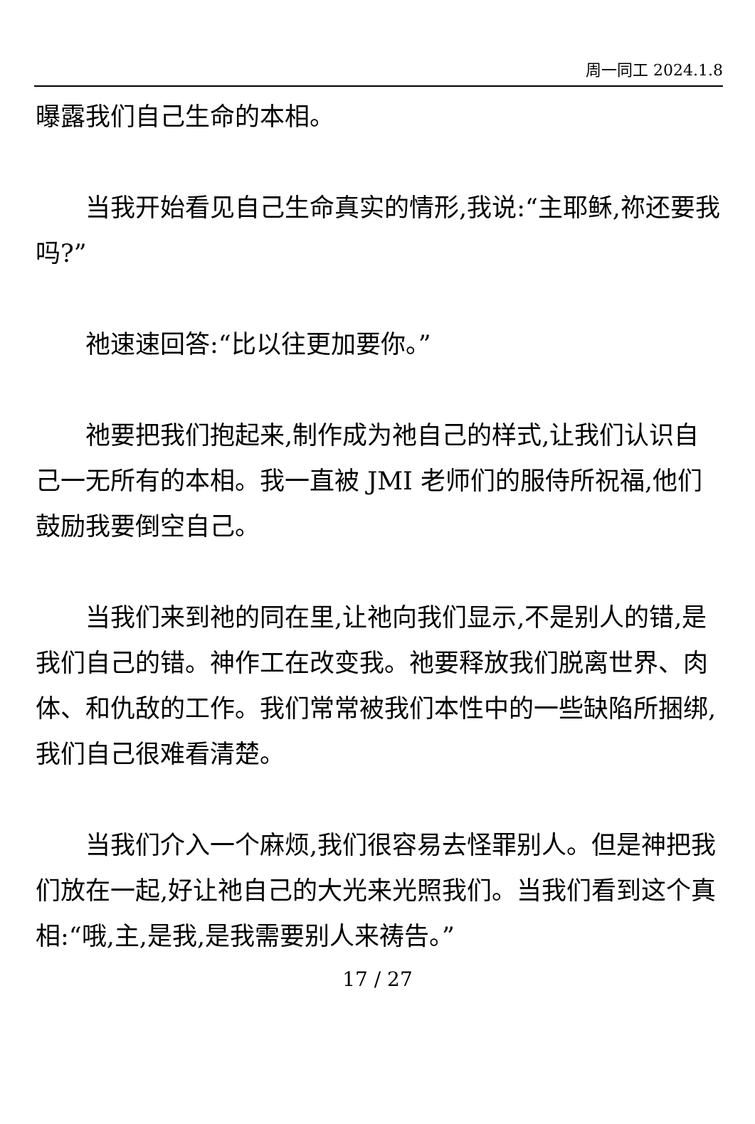周一同工 2024.1.8
曝露我们自己生命的本相。
当我开始看见自己生命真实的情形,我说:“主耶稣,祢还要我吗?”
祂速速回答:“比以往更加要你。”
祂要把我们抱起来,制作成为祂自己的样式,让我们认识自己一无所有的本相。我一直被 JMI 老师们的服侍所祝福,他们鼓励我要倒空自己。
当我们来到祂的同在里,让祂向我们显示,不是别人的错,是我们自己的错。神作工在改变我。祂要释放我们脱离世界、肉体、和仇敌的工作。我们常常被我们本性中的一些缺陷所捆绑,我们自己很难看清楚。
当我们介入一个麻烦,我们很容易去怪罪别人。但是神把我们放在一起,好让祂自己的大光来光照我们。当我们看到这个真相:“哦,主,是我,是我需要别人来祷告。”
17 / 27